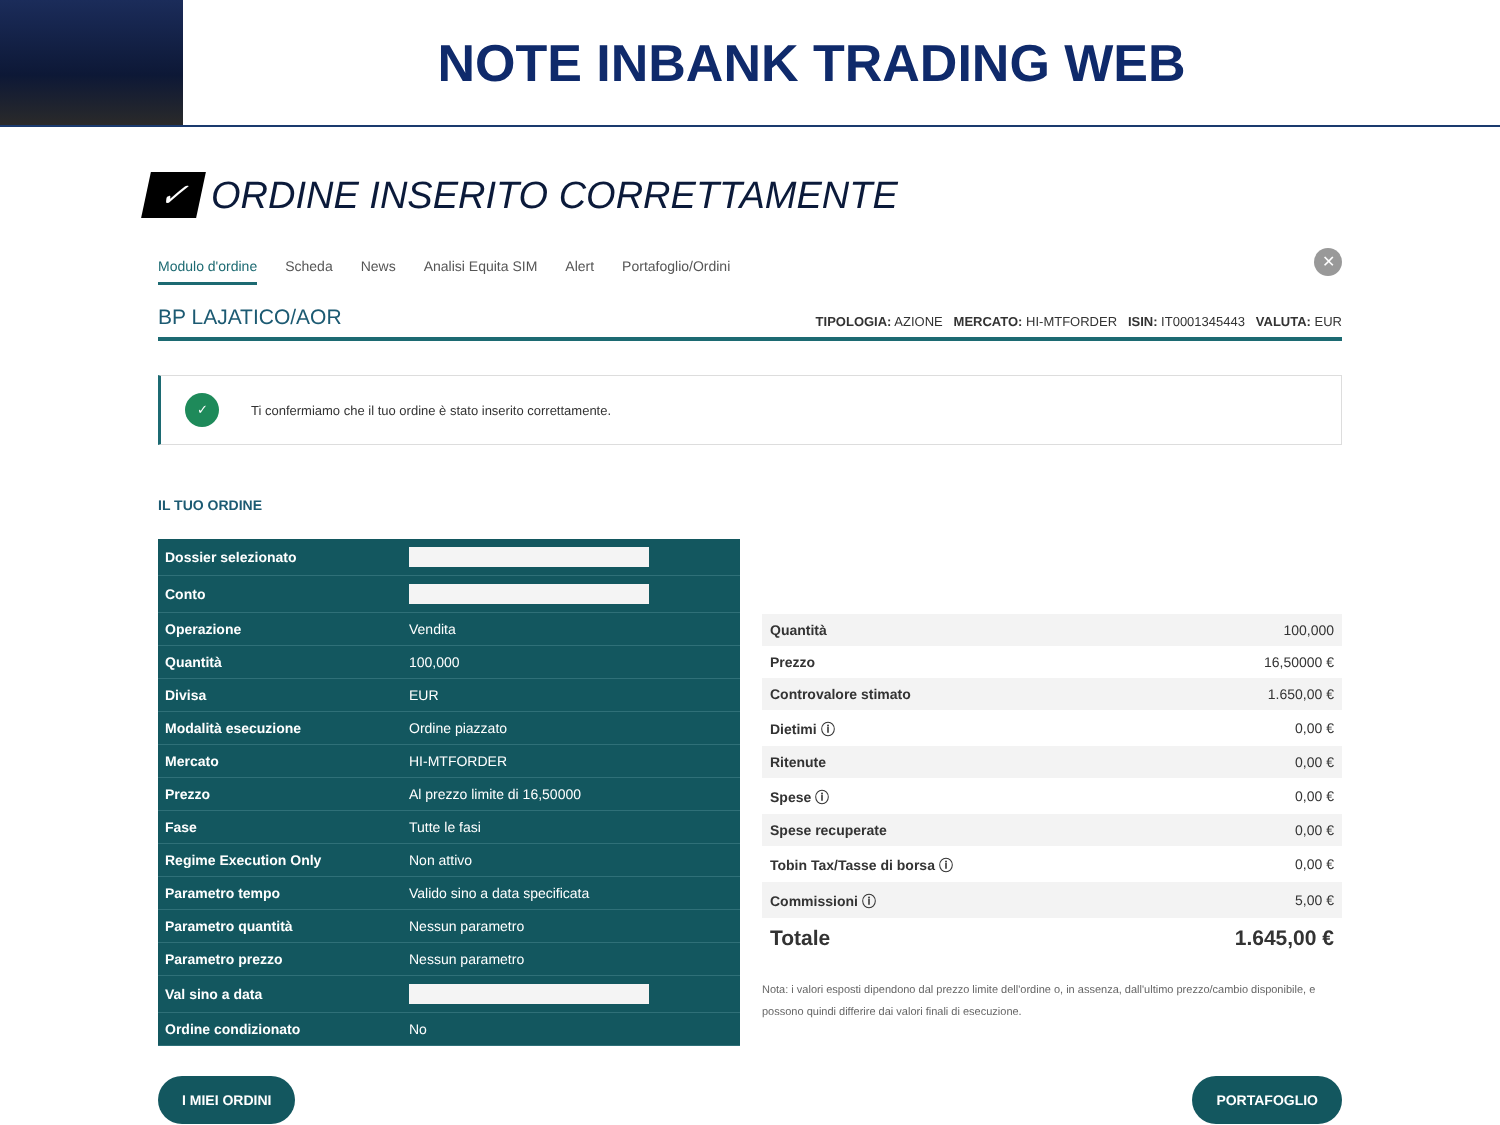NOTE INBANK TRADING WEB
✓
ORDINE INSERITO CORRETTAMENTE
Modulo d'ordine Scheda News Analisi Equita SIM Alert Portafoglio/Ordini
✕
BP LAJATICO/AOR TIPOLOGIA: AZIONE MERCATO: HI-MTFORDER ISIN: IT0001345443 VALUTA: EUR
✓ Ti confermiamo che il tuo ordine è stato inserito correttamente.
IL TUO ORDINE
| Dossier selezionato | |
| Conto | |
| Operazione | Vendita |
| Quantità | 100,000 |
| Divisa | EUR |
| Modalità esecuzione | Ordine piazzato |
| Mercato | HI-MTFORDER |
| Prezzo | Al prezzo limite di 16,50000 |
| Fase | Tutte le fasi |
| Regime Execution Only | Non attivo |
| Parametro tempo | Valido sino a data specificata |
| Parametro quantità | Nessun parametro |
| Parametro prezzo | Nessun parametro |
| Val sino a data | |
| Ordine condizionato | No |
| Quantità | 100,000 |
| Prezzo | 16,50000 € |
| Controvalore stimato | 1.650,00 € |
| Dietimi ⓘ | 0,00 € |
| Ritenute | 0,00 € |
| Spese ⓘ | 0,00 € |
| Spese recuperate | 0,00 € |
| Tobin Tax/Tasse di borsa ⓘ | 0,00 € |
| Commissioni ⓘ | 5,00 € |
| Totale | 1.645,00 € |
Nota: i valori esposti dipendono dal prezzo limite dell'ordine o, in assenza, dall'ultimo prezzo/cambio disponibile, e possono quindi differire dai valori finali di esecuzione.
I MIEI ORDINI PORTAFOGLIO